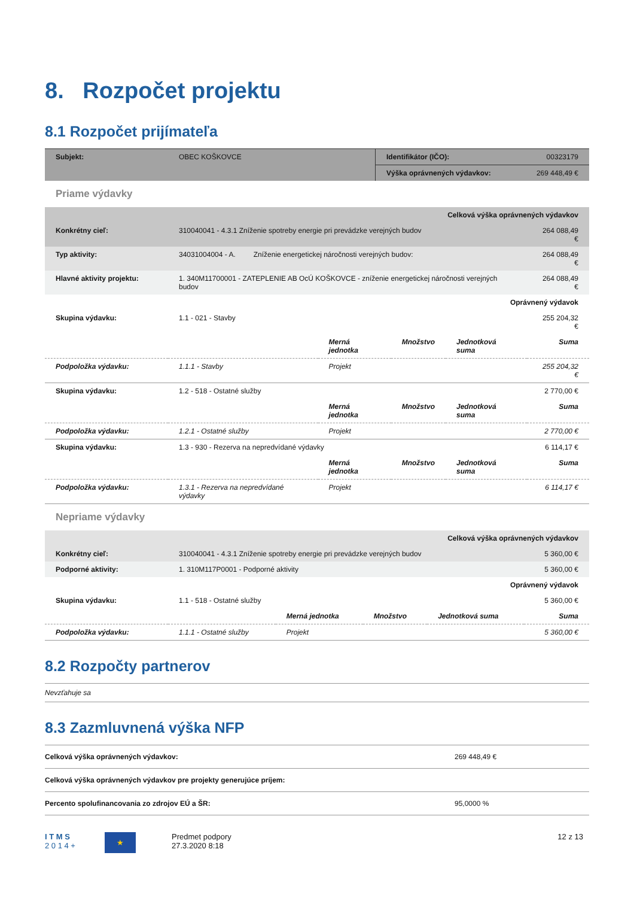8. Rozpočet projektu
8.1 Rozpočet prijímateľa
| Subjekt: | OBEC KOŠKOVCE | Identifikátor (IČO): | 00323179 |
| | | Výška oprávnených výdavkov: | 269 448,49 € |
Priame výdavky
| Celková výška oprávnených výdavkov | | | | | |
| Konkrétny cieľ: | 310040041 - 4.3.1 Zníženie spotreby energie pri prevádzke verejných budov | | | | 264 088,49 € |
| Typ aktivity: | 34031004004 - A. Zníženie energetickej náročnosti verejných budov: | | | | 264 088,49 € |
| Hlavné aktivity projektu: | 1. 340M11700001 - ZATEPLENIE AB OcÚ KOŠKOVCE - zníženie energetickej náročnosti verejných budov | | | | 264 088,49 € |
| Oprávnený výdavok | | | | | |
| Skupina výdavku: | 1.1 - 021 - Stavby | | | | 255 204,32 € |
| | | Merná jednotka | Množstvo | Jednotková suma | Suma |
| Podpoložka výdavku: | 1.1.1 - Stavby | Projekt | | | 255 204,32 € |
| Skupina výdavku: | 1.2 - 518 - Ostatné služby | | | | 2 770,00 € |
| | | Merná jednotka | Množstvo | Jednotková suma | Suma |
| Podpoložka výdavku: | 1.2.1 - Ostatné služby | Projekt | | | 2 770,00 € |
| Skupina výdavku: | 1.3 - 930 - Rezerva na nepredvídané výdavky | | | | 6 114,17 € |
| | | Merná jednotka | Množstvo | Jednotková suma | Suma |
| Podpoložka výdavku: | 1.3.1 - Rezerva na nepredvídané výdavky | Projekt | | | 6 114,17 € |
Nepriame výdavky
| Celková výška oprávnených výdavkov | | | | | |
| Konkrétny cieľ: | 310040041 - 4.3.1 Zníženie spotreby energie pri prevádzke verejných budov | | | | 5 360,00 € |
| Podporné aktivity: | 1. 310M117P0001 - Podporné aktivity | | | | 5 360,00 € |
| Oprávnený výdavok | | | | | |
| Skupina výdavku: | 1.1 - 518 - Ostatné služby | | | | 5 360,00 € |
| | | Merná jednotka | Množstvo | Jednotková suma | Suma |
| Podpoložka výdavku: | 1.1.1 - Ostatné služby | Projekt | | | 5 360,00 € |
8.2 Rozpočty partnerov
Nevzťahuje sa
8.3 Zazmluvnená výška NFP
| Celková výška oprávnených výdavkov: | 269 448,49 € |
| Celková výška oprávnených výdavkov pre projekty generujúce príjem: | |
| Percento spolufinancovania zo zdrojov EÚ a ŠR: | 95,0000 % |
I T M S
2 0 1 4 +
★
Predmet podpory
27.3.2020 8:18
12 z 13